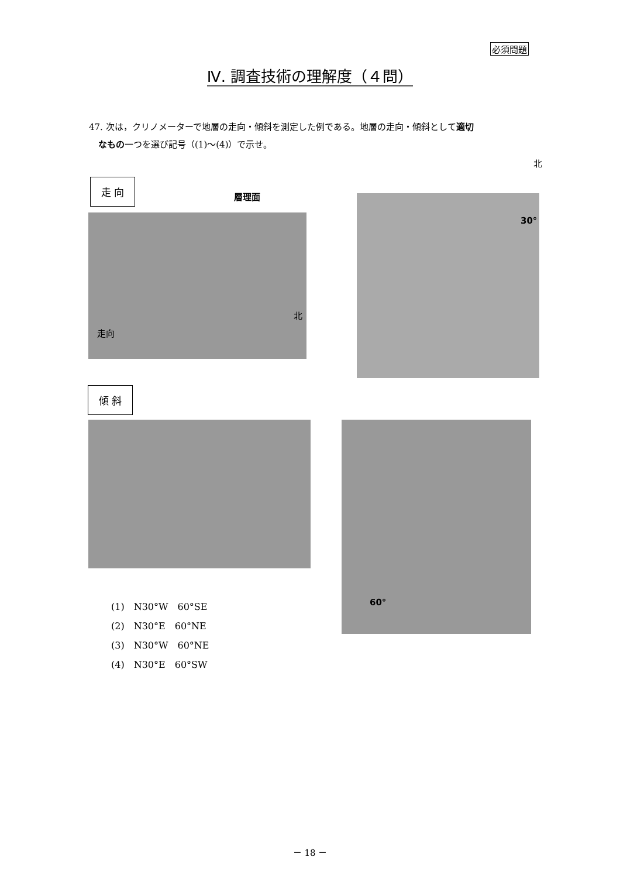必須問題
Ⅳ. 調査技術の理解度（４問）
47. 次は，クリノメーターで地層の走向・傾斜を測定した例である。地層の走向・傾斜として適切
なもの一つを選び記号（(1)～(4)）で示せ。
北
走 向
層理面
走向
北
30°
傾 斜
60°
(1)　N30°W　60°SE
(2)　N30°E　60°NE
(3)　N30°W　60°NE
(4)　N30°E　60°SW
－ 18 －